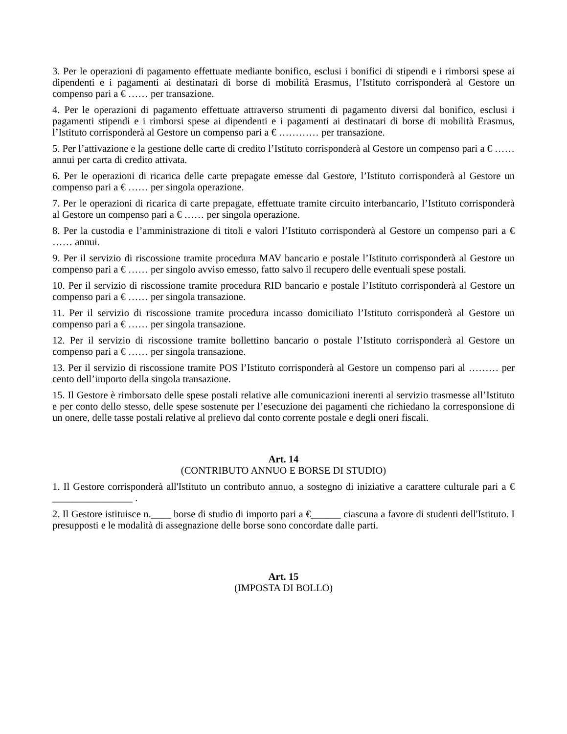3. Per le operazioni di pagamento effettuate mediante bonifico, esclusi i bonifici di stipendi e i rimborsi spese ai dipendenti e i pagamenti ai destinatari di borse di mobilità Erasmus, l’Istituto corrisponderà al Gestore un compenso pari a € …… per transazione.
4. Per le operazioni di pagamento effettuate attraverso strumenti di pagamento diversi dal bonifico, esclusi i pagamenti stipendi e i rimborsi spese ai dipendenti e i pagamenti ai destinatari di borse di mobilità Erasmus, l’Istituto corrisponderà al Gestore un compenso pari a € ………… per transazione.
5. Per l’attivazione e la gestione delle carte di credito l’Istituto corrisponderà al Gestore un compenso pari a € …… annui per carta di credito attivata.
6. Per le operazioni di ricarica delle carte prepagate emesse dal Gestore, l’Istituto corrisponderà al Gestore un compenso pari a € …… per singola operazione.
7. Per le operazioni di ricarica di carte prepagate, effettuate tramite circuito interbancario, l’Istituto corrisponderà al Gestore un compenso pari a € …… per singola operazione.
8. Per la custodia e l’amministrazione di titoli e valori l’Istituto corrisponderà al Gestore un compenso pari a € …… annui.
9. Per il servizio di riscossione tramite procedura MAV bancario e postale l’Istituto corrisponderà al Gestore un compenso pari a € …… per singolo avviso emesso, fatto salvo il recupero delle eventuali spese postali.
10. Per il servizio di riscossione tramite procedura RID bancario e postale l’Istituto corrisponderà al Gestore un compenso pari a € …… per singola transazione.
11. Per il servizio di riscossione tramite procedura incasso domiciliato l’Istituto corrisponderà al Gestore un compenso pari a € …… per singola transazione.
12. Per il servizio di riscossione tramite bollettino bancario o postale l’Istituto corrisponderà al Gestore un compenso pari a € …… per singola transazione.
13. Per il servizio di riscossione tramite POS l’Istituto corrisponderà al Gestore un compenso pari al ……… per cento dell’importo della singola transazione.
15. Il Gestore è rimborsato delle spese postali relative alle comunicazioni inerenti al servizio trasmesse all’Istituto e per conto dello stesso, delle spese sostenute per l’esecuzione dei pagamenti che richiedano la corresponsione di un onere, delle tasse postali relative al prelievo dal conto corrente postale e degli oneri fiscali.
Art. 14
(CONTRIBUTO ANNUO E BORSE DI STUDIO)
1. Il Gestore corrisponderà all'Istituto un contributo annuo, a sostegno di iniziative a carattere culturale pari a € ________________ .
2. Il Gestore istituisce n.____ borse di studio di importo pari a €______ ciascuna a favore di studenti dell'Istituto. I presupposti e le modalità di assegnazione delle borse sono concordate dalle parti.
Art. 15
(IMPOSTA DI BOLLO)